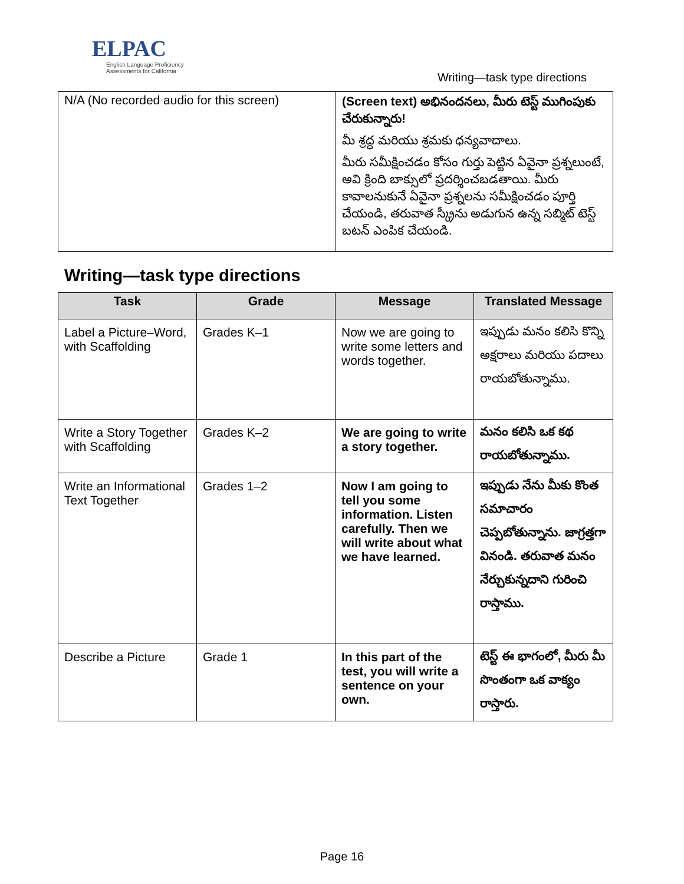ELPAC
English Language Proficiency
Assessments for California
Writing—task type directions
| N/A (No recorded audio for this screen) | (Screen text) అభినందనలు, మీరు టెస్ట్ ముగింపుకు చేరుకున్నారు! మీ శ్రద్ధ మరియు శ్రమకు ధన్యవాదాలు. మీరు సమీక్షించడం కోసం గుర్తు పెట్టిన ఏవైనా ప్రశ్నలుంటే, అవి క్రింది బాక్సులో ప్రదర్శించబడతాయి. మీరు కావాలనుకునే ఏవైనా ప్రశ్నలను సమీక్షించడం పూర్తి చేయండి, తరువాత స్క్రీను అడుగున ఉన్న సబ్మిట్ టెస్ట్ బటన్ ఎంపిక చేయండి. |
Writing—task type directions
| Task | Grade | Message | Translated Message |
| --- | --- | --- | --- |
| Label a Picture–Word, with Scaffolding | Grades K–1 | Now we are going to write some letters and words together. | ఇప్పుడు మనం కలిసి కొన్ని అక్షరాలు మరియు పదాలు రాయబోతున్నాము. |
| Write a Story Together with Scaffolding | Grades K–2 | We are going to write a story together. | మనం కలిసి ఒక కథ రాయబోతున్నాము. |
| Write an Informational Text Together | Grades 1–2 | Now I am going to tell you some information. Listen carefully. Then we will write about what we have learned. | ఇప్పుడు నేను మీకు కొంత సమాచారం చెప్పబోతున్నాను. జాగ్రత్తగా వినండి. తరువాత మనం నేర్చుకున్నదాని గురించి రాస్తాము. |
| Describe a Picture | Grade 1 | In this part of the test, you will write a sentence on your own. | టెస్ట్ ఈ భాగంలో, మీరు మీ సొంతంగా ఒక వాక్యం రాస్తారు. |
Page 16